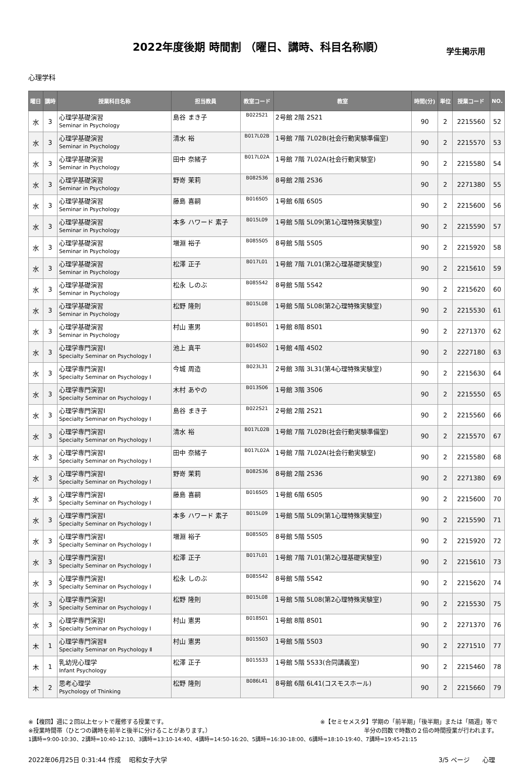2022年度後期 時間割 （曜日、講時、科目名称順）
学生掲示用
心理学科
| 曜日 | 講時 | 授業科目名称 | 担当教員 | 教室コード | 教室 | 時間(分) | 単位 | 授業コード | NO. |
| --- | --- | --- | --- | --- | --- | --- | --- | --- | --- |
| 水 | 3 | 心理学基礎演習 Seminar in Psychology | 島谷 まき子 | B022S21 | 2号館 2階 2S21 | 90 | 2 | 2215560 | 52 |
| 水 | 3 | 心理学基礎演習 Seminar in Psychology | 清水 裕 | B017L02B | 1号館 7階 7L02B(社会行動実験準備室) | 90 | 2 | 2215570 | 53 |
| 水 | 3 | 心理学基礎演習 Seminar in Psychology | 田中 奈緒子 | B017L02A | 1号館 7階 7L02A(社会行動実験室) | 90 | 2 | 2215580 | 54 |
| 水 | 3 | 心理学基礎演習 Seminar in Psychology | 野嵜 茉莉 | B082S36 | 8号館 2階 2S36 | 90 | 2 | 2271380 | 55 |
| 水 | 3 | 心理学基礎演習 Seminar in Psychology | 藤島 喜嗣 | B016S05 | 1号館 6階 6S05 | 90 | 2 | 2215600 | 56 |
| 水 | 3 | 心理学基礎演習 Seminar in Psychology | 本多 ハワード 素子 | B015L09 | 1号館 5階 5L09(第1心理特殊実験室) | 90 | 2 | 2215590 | 57 |
| 水 | 3 | 心理学基礎演習 Seminar in Psychology | 増淵 裕子 | B085S05 | 8号館 5階 5S05 | 90 | 2 | 2215920 | 58 |
| 水 | 3 | 心理学基礎演習 Seminar in Psychology | 松澤 正子 | B017L01 | 1号館 7階 7L01(第2心理基礎実験室) | 90 | 2 | 2215610 | 59 |
| 水 | 3 | 心理学基礎演習 Seminar in Psychology | 松永 しのぶ | B085S42 | 8号館 5階 5S42 | 90 | 2 | 2215620 | 60 |
| 水 | 3 | 心理学基礎演習 Seminar in Psychology | 松野 隆則 | B015L08 | 1号館 5階 5L08(第2心理特殊実験室) | 90 | 2 | 2215530 | 61 |
| 水 | 3 | 心理学基礎演習 Seminar in Psychology | 村山 憲男 | B018S01 | 1号館 8階 8S01 | 90 | 2 | 2271370 | 62 |
| 水 | 3 | 心理学専門演習Ⅰ Specialty Seminar on Psychology Ⅰ | 池上 真平 | B014S02 | 1号館 4階 4S02 | 90 | 2 | 2227180 | 63 |
| 水 | 3 | 心理学専門演習Ⅰ Specialty Seminar on Psychology Ⅰ | 今城 周造 | B023L31 | 2号館 3階 3L31(第4心理特殊実験室) | 90 | 2 | 2215630 | 64 |
| 水 | 3 | 心理学専門演習Ⅰ Specialty Seminar on Psychology Ⅰ | 木村 あやの | B013S06 | 1号館 3階 3S06 | 90 | 2 | 2215550 | 65 |
| 水 | 3 | 心理学専門演習Ⅰ Specialty Seminar on Psychology Ⅰ | 島谷 まき子 | B022S21 | 2号館 2階 2S21 | 90 | 2 | 2215560 | 66 |
| 水 | 3 | 心理学専門演習Ⅰ Specialty Seminar on Psychology Ⅰ | 清水 裕 | B017L02B | 1号館 7階 7L02B(社会行動実験準備室) | 90 | 2 | 2215570 | 67 |
| 水 | 3 | 心理学専門演習Ⅰ Specialty Seminar on Psychology Ⅰ | 田中 奈緒子 | B017L02A | 1号館 7階 7L02A(社会行動実験室) | 90 | 2 | 2215580 | 68 |
| 水 | 3 | 心理学専門演習Ⅰ Specialty Seminar on Psychology Ⅰ | 野嵜 茉莉 | B082S36 | 8号館 2階 2S36 | 90 | 2 | 2271380 | 69 |
| 水 | 3 | 心理学専門演習Ⅰ Specialty Seminar on Psychology Ⅰ | 藤島 喜嗣 | B016S05 | 1号館 6階 6S05 | 90 | 2 | 2215600 | 70 |
| 水 | 3 | 心理学専門演習Ⅰ Specialty Seminar on Psychology Ⅰ | 本多 ハワード 素子 | B015L09 | 1号館 5階 5L09(第1心理特殊実験室) | 90 | 2 | 2215590 | 71 |
| 水 | 3 | 心理学専門演習Ⅰ Specialty Seminar on Psychology Ⅰ | 増淵 裕子 | B085S05 | 8号館 5階 5S05 | 90 | 2 | 2215920 | 72 |
| 水 | 3 | 心理学専門演習Ⅰ Specialty Seminar on Psychology Ⅰ | 松澤 正子 | B017L01 | 1号館 7階 7L01(第2心理基礎実験室) | 90 | 2 | 2215610 | 73 |
| 水 | 3 | 心理学専門演習Ⅰ Specialty Seminar on Psychology Ⅰ | 松永 しのぶ | B085S42 | 8号館 5階 5S42 | 90 | 2 | 2215620 | 74 |
| 水 | 3 | 心理学専門演習Ⅰ Specialty Seminar on Psychology Ⅰ | 松野 隆則 | B015L08 | 1号館 5階 5L08(第2心理特殊実験室) | 90 | 2 | 2215530 | 75 |
| 水 | 3 | 心理学専門演習Ⅰ Specialty Seminar on Psychology Ⅰ | 村山 憲男 | B018S01 | 1号館 8階 8S01 | 90 | 2 | 2271370 | 76 |
| 木 | 1 | 心理学専門演習Ⅱ Specialty Seminar on Psychology Ⅱ | 村山 憲男 | B015S03 | 1号館 5階 5S03 | 90 | 2 | 2271510 | 77 |
| 木 | 1 | 乳幼児心理学 Infant Psychology | 松澤 正子 | B015S33 | 1号館 5階 5S33(合同講義室) | 90 | 2 | 2215460 | 78 |
| 木 | 2 | 思考心理学 Psychology of Thinking | 松野 隆則 | B086L41 | 8号館 6階 6L41(コスモスホール) | 90 | 2 | 2215660 | 79 |
※【複回】週に２回以上セットで履修する授業です。 ※【セミセメスタ】学期の「前半期」「後半期」または「隔週」等で
※授業時間帯（ひとつの講時を前半と後半に分けることがあります。） 半分の回数で時数の２倍の時間授業が行われます。
1講時=9:00-10:30、2講時=10:40-12:10、3講時=13:10-14:40、4講時=14:50-16:20、5講時=16:30-18:00、6講時=18:10-19:40、7講時=19:45-21:15
2022年06月25日 0:31:44 作成　 昭和女子大学 3/5 ページ　　心理